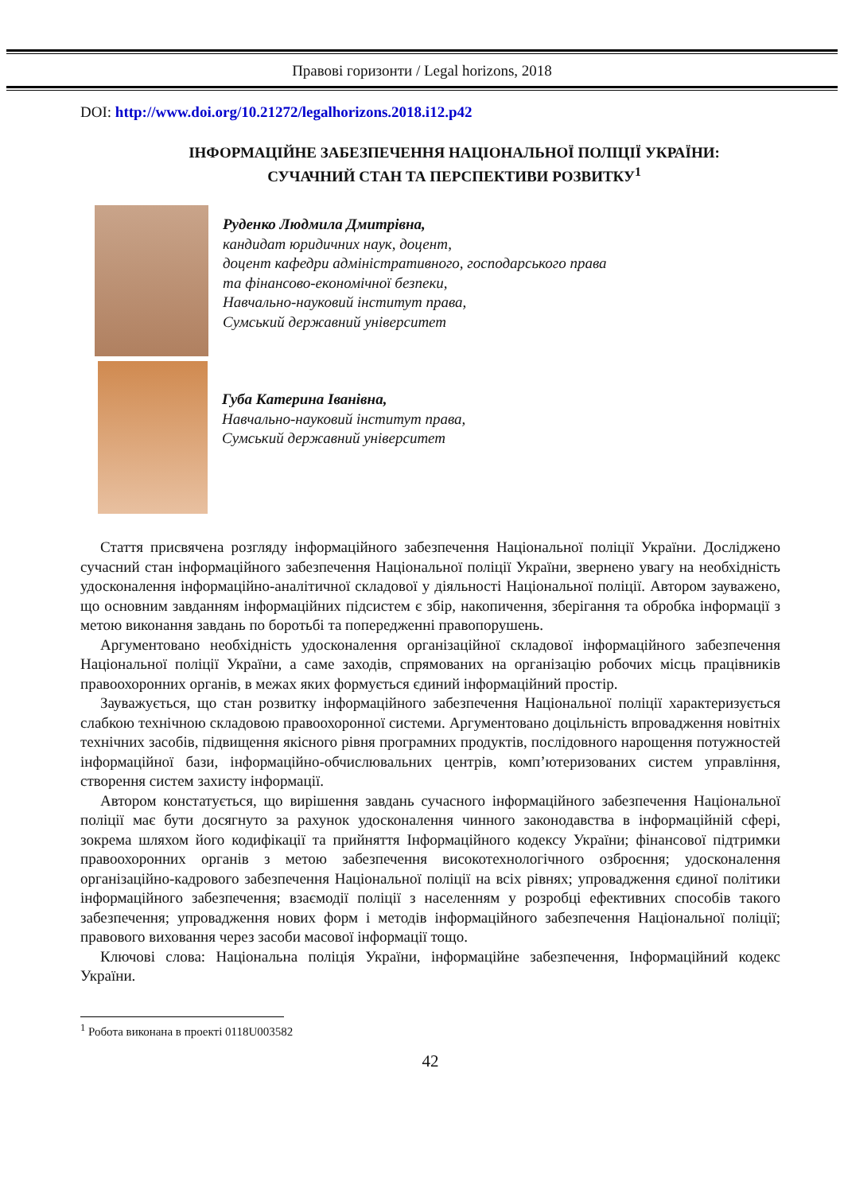Правові горизонти / Legal horizons, 2018
DOI: http://www.doi.org/10.21272/legalhorizons.2018.i12.p42
ІНФОРМАЦІЙНЕ ЗАБЕЗПЕЧЕННЯ НАЦІОНАЛЬНОЇ ПОЛІЦІЇ УКРАЇНИ:
СУЧАЧНИЙ СТАН ТА ПЕРСПЕКТИВИ РОЗВИТКУ<sup>1</sup>
Руденко Людмила Дмитрівна,
кандидат юридичних наук, доцент,
доцент кафедри адміністративного, господарського права
та фінансово-економічної безпеки,
Навчально-науковий інститут права,
Сумський державний університет
Губа Катерина Іванівна,
Навчально-науковий інститут права,
Сумський державний університет
Стаття присвячена розгляду інформаційного забезпечення Національної поліції України. Досліджено сучасний стан інформаційного забезпечення Національної поліції України, звернено увагу на необхідність удосконалення інформаційно-аналітичної складової у діяльності Національної поліції. Автором зауважено, що основним завданням інформаційних підсистем є збір, накопичення, зберігання та обробка інформації з метою виконання завдань по боротьбі та попередженні правопорушень.
Аргументовано необхідність удосконалення організаційної складової інформаційного забезпечення Національної поліції України, а саме заходів, спрямованих на організацію робочих місць працівників правоохоронних органів, в межах яких формується єдиний інформаційний простір.
Зауважується, що стан розвитку інформаційного забезпечення Національної поліції характеризується слабкою технічною складовою правоохоронної системи. Аргументовано доцільність впровадження новітніх технічних засобів, підвищення якісного рівня програмних продуктів, послідовного нарощення потужностей інформаційної бази, інформаційно-обчислювальних центрів, комп’ютеризованих систем управління, створення систем захисту інформації.
Автором констатується, що вирішення завдань сучасного інформаційного забезпечення Національної поліції має бути досягнуто за рахунок удосконалення чинного законодавства в інформаційній сфері, зокрема шляхом його кодифікації та прийняття Інформаційного кодексу України; фінансової підтримки правоохоронних органів з метою забезпечення високотехнологічного озброєння; удосконалення організаційно-кадрового забезпечення Національної поліції на всіх рівнях; упровадження єдиної політики інформаційного забезпечення; взаємодії поліції з населенням у розробці ефективних способів такого забезпечення; упровадження нових форм і методів інформаційного забезпечення Національної поліції; правового виховання через засоби масової інформації тощо.
Ключові слова: Національна поліція України, інформаційне забезпечення, Інформаційний кодекс України.
<sup>1</sup> Робота виконана в проекті 0118U003582
42